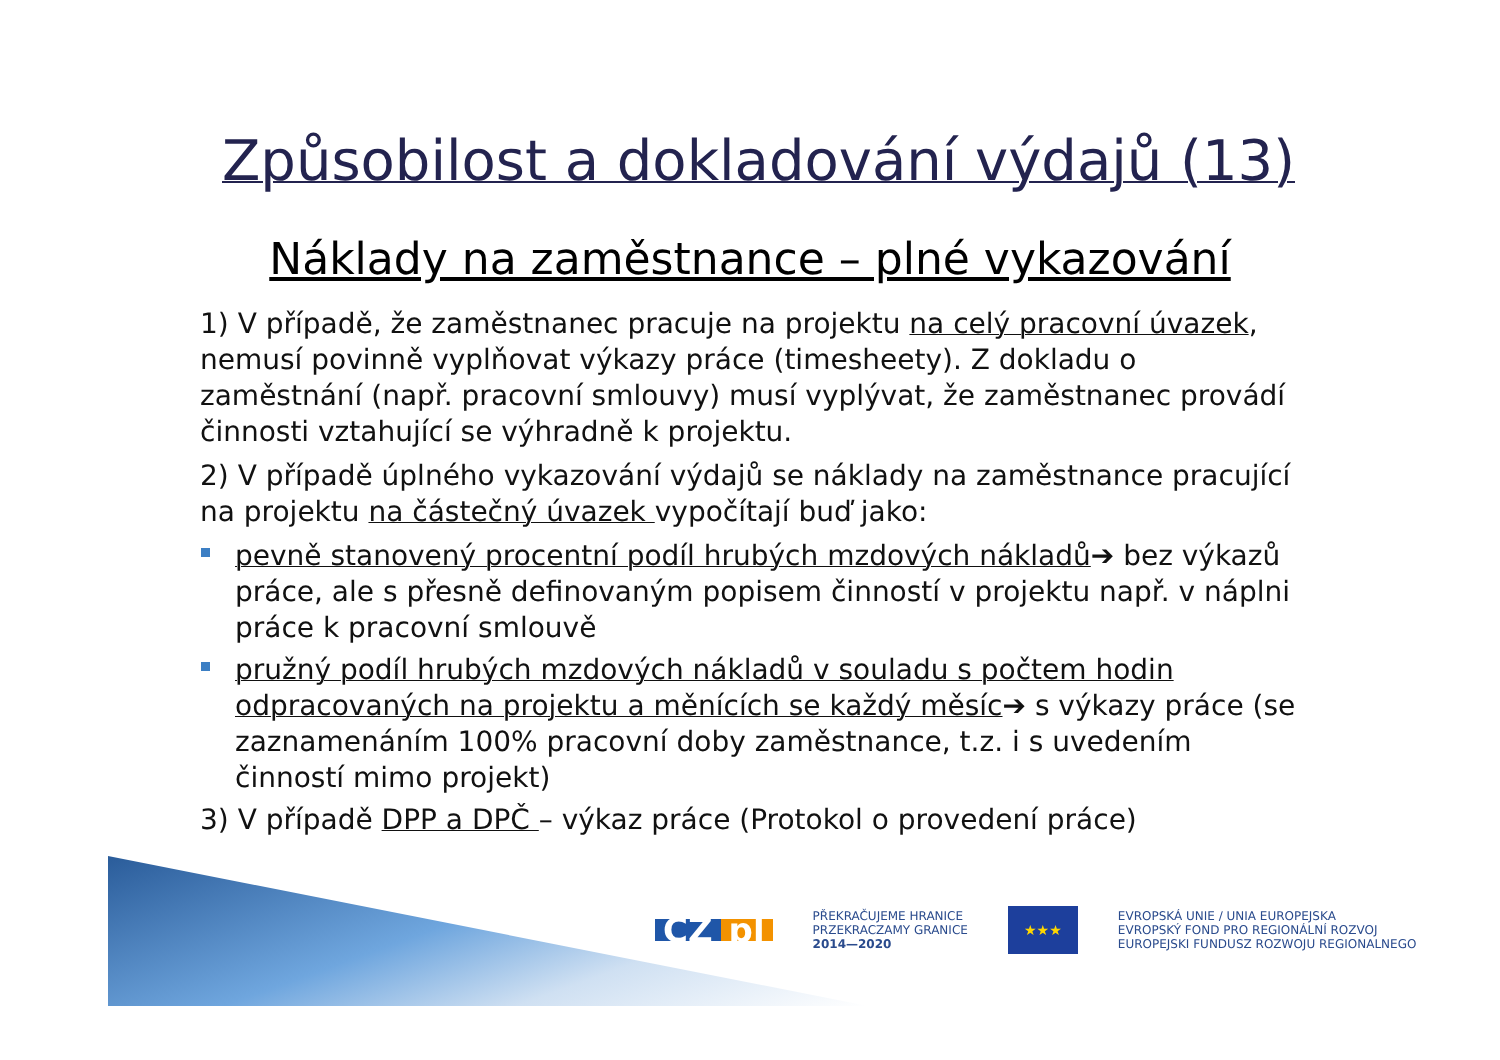Způsobilost a dokladování výdajů (13)
Náklady na zaměstnance – plné vykazování
1) V případě, že zaměstnanec pracuje na projektu na celý pracovní úvazek, nemusí povinně vyplňovat výkazy práce (timesheety). Z dokladu o zaměstnání (např. pracovní smlouvy) musí vyplývat, že zaměstnanec provádí činnosti vztahující se výhradně k projektu.
2) V případě úplného vykazování výdajů se náklady na zaměstnance pracující na projektu na částečný úvazek vypočítají buď jako:
pevně stanovený procentní podíl hrubých mzdových nákladů➔ bez výkazů práce, ale s přesně definovaným popisem činností v projektu např. v náplni práce k pracovní smlouvě
pružný podíl hrubých mzdových nákladů v souladu s počtem hodin odpracovaných na projektu a měnících se každý měsíc➔ s výkazy práce (se zaznamenáním 100% pracovní doby zaměstnance, t.z. i s uvedením činností mimo projekt)
3) V případě DPP a DPČ – výkaz práce (Protokol o provedení práce)
CZ pl
PŘEKRAČUJEME HRANICE
PRZEKRACZAMY GRANICE
2014—2020
★★★
EVROPSKÁ UNIE / UNIA EUROPEJSKA
EVROPSKÝ FOND PRO REGIONÁLNÍ ROZVOJ
EUROPEJSKI FUNDUSZ ROZWOJU REGIONALNEGO